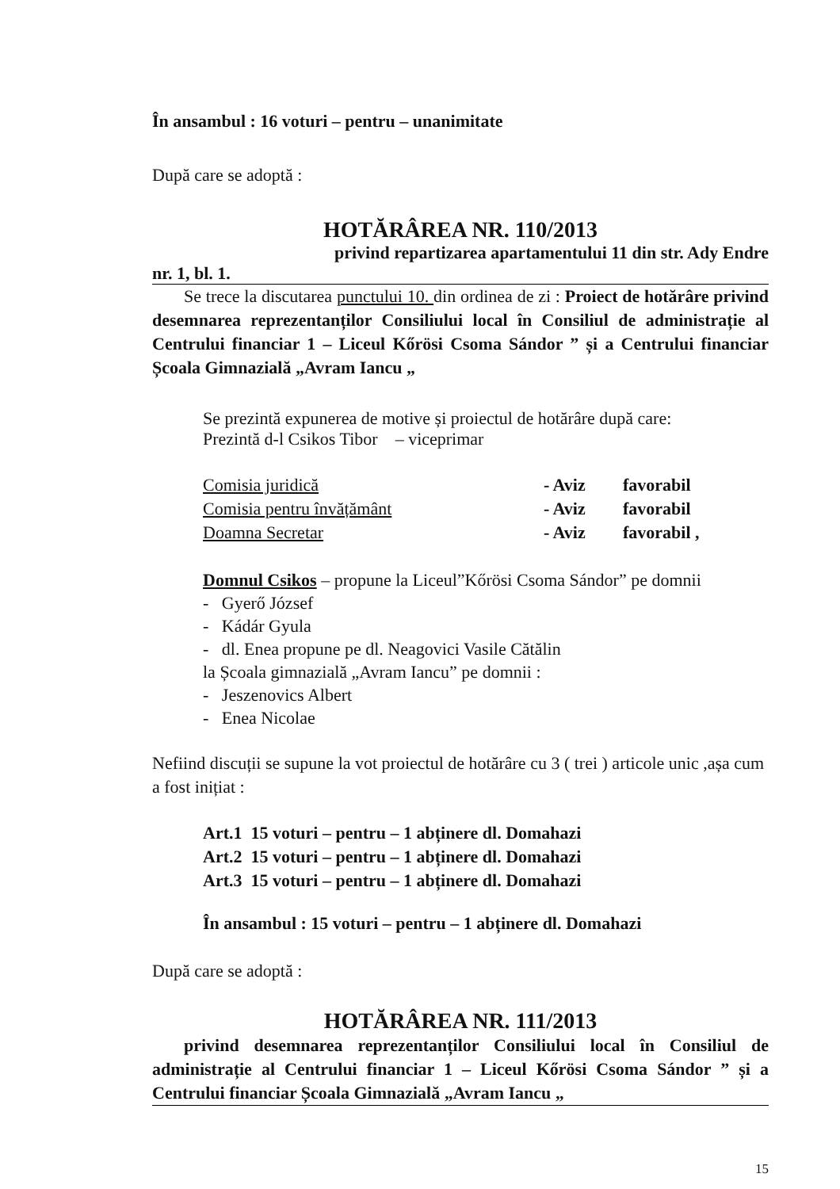În ansambul : 16 voturi – pentru – unanimitate
După care se adoptă :
HOTĂRÂREA NR. 110/2013
privind repartizarea apartamentului 11 din str. Ady Endre
nr. 1, bl. 1.
Se trece la discutarea punctului 10. din ordinea de zi : Proiect de hotărâre privind desemnarea reprezentanților Consiliului local în Consiliul de administrație al Centrului financiar 1 – Liceul Kőrösi Csoma Sándor ” și a Centrului financiar Școala Gimnazială „Avram Iancu „
Se prezintă expunerea de motive și proiectul de hotărâre după care:
Prezintă d-l Csikos Tibor – viceprimar
Comisia juridică - Aviz favorabil Comisia pentru învățământ - Aviz favorabil Doamna Secretar - Aviz favorabil ,
Domnul Csikos – propune la Liceul”Kőrösi Csoma Sándor” pe domnii
- Gyerő József
- Kádár Gyula
- dl. Enea propune pe dl. Neagovici Vasile Cătălin
la Școala gimnazială „Avram Iancu” pe domnii :
- Jeszenovics Albert
- Enea Nicolae
Nefiind discuții se supune la vot proiectul de hotărâre cu 3 ( trei ) articole unic ,așa cum a fost inițiat :
Art.1 15 voturi – pentru – 1 abținere dl. Domahazi
Art.2 15 voturi – pentru – 1 abținere dl. Domahazi
Art.3 15 voturi – pentru – 1 abținere dl. Domahazi
În ansambul : 15 voturi – pentru – 1 abținere dl. Domahazi
După care se adoptă :
HOTĂRÂREA NR. 111/2013
privind desemnarea reprezentanților Consiliului local în Consiliul de administrație al Centrului financiar 1 – Liceul Kőrösi Csoma Sándor ” și a Centrului financiar Școala Gimnazială „Avram Iancu „
15